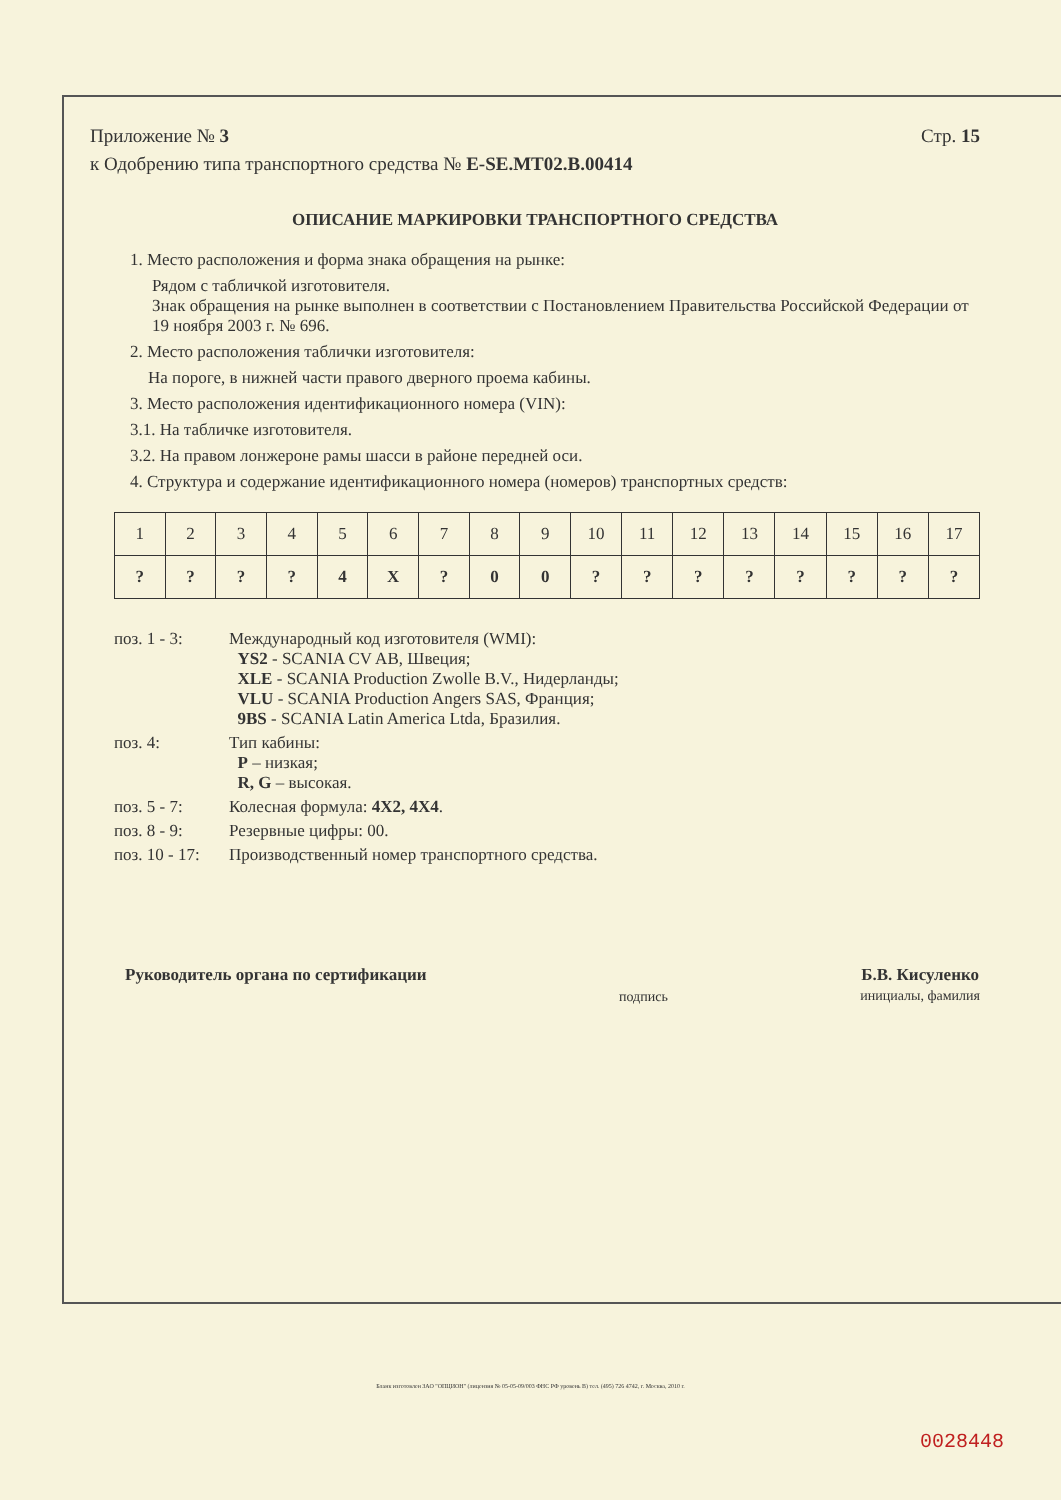Приложение № 3 Стр. 15
к Одобрению типа транспортного средства № E-SE.MT02.B.00414
ОПИСАНИЕ МАРКИРОВКИ ТРАНСПОРТНОГО СРЕДСТВА
1. Место расположения и форма знака обращения на рынке:
Рядом с табличкой изготовителя.
Знак обращения на рынке выполнен в соответствии с Постановлением Правительства Российской Федерации от 19 ноября 2003 г. № 696.
2. Место расположения таблички изготовителя:
На пороге, в нижней части правого дверного проема кабины.
3. Место расположения идентификационного номера (VIN):
3.1. На табличке изготовителя.
3.2. На правом лонжероне рамы шасси в районе передней оси.
4. Структура и содержание идентификационного номера (номеров) транспортных средств:
| 1 | 2 | 3 | 4 | 5 | 6 | 7 | 8 | 9 | 10 | 11 | 12 | 13 | 14 | 15 | 16 | 17 |
| ? | ? | ? | ? | 4 | X | ? | 0 | 0 | ? | ? | ? | ? | ? | ? | ? | ? |
поз. 1 - 3: Международный код изготовителя (WMI):
YS2 - SCANIA CV AB, Швеция;
XLE - SCANIA Production Zwolle B.V., Нидерланды;
VLU - SCANIA Production Angers SAS, Франция;
9BS - SCANIA Latin America Ltda, Бразилия.
поз. 4: Тип кабины:
P – низкая;
R, G – высокая.
поз. 5 - 7: Колесная формула: 4X2, 4X4.
поз. 8 - 9: Резервные цифры: 00.
поз. 10 - 17:
Производственный номер транспортного средства.
Руководитель органа по сертификации подпись Б.В. Кисуленко
инициалы, фамилия
Бланк изготовлен ЗАО "ОПЦИОН" (лицензия № 05-05-09/003 ФНС РФ уровень В) тел. (495) 726 4742, г. Москва, 2010 г.
0028448